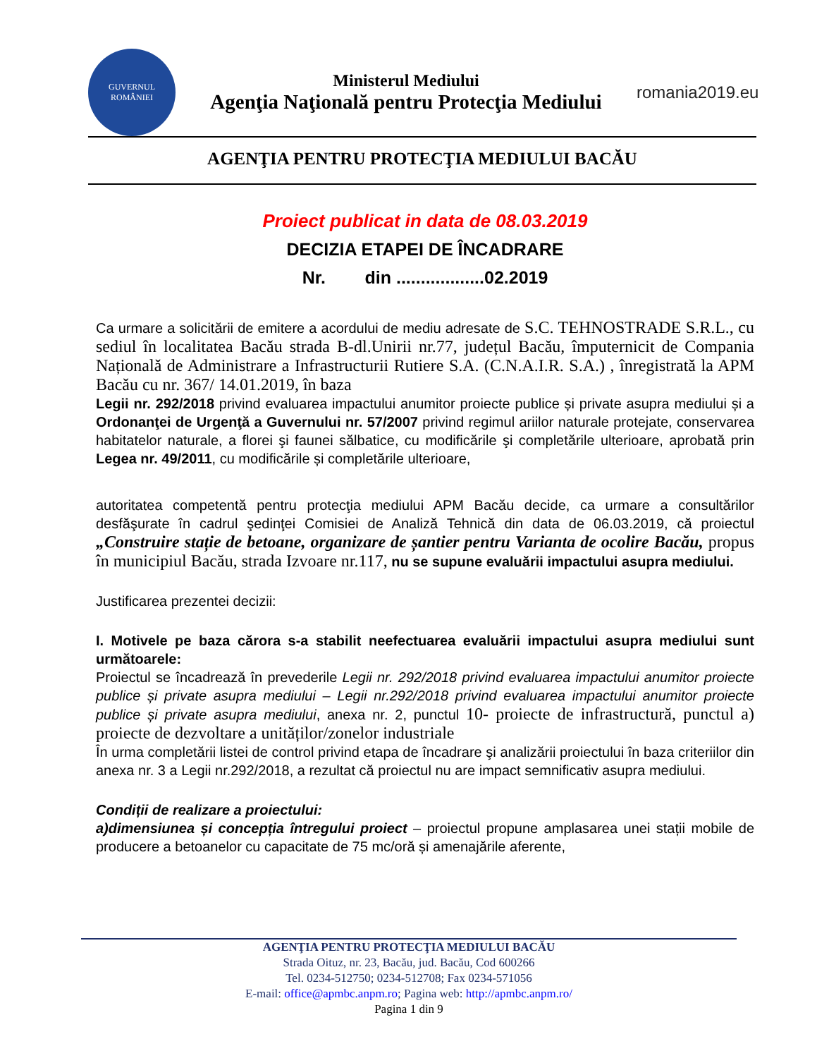GUVERNUL
ROMÂNIEI
Ministerul Mediului
Agenţia Naţională pentru Protecţia Mediului
romania2019.eu
AGENŢIA PENTRU PROTECŢIA MEDIULUI BACĂU
Proiect publicat in data de 08.03.2019
DECIZIA ETAPEI DE ÎNCADRARE
Nr. din ..................02.2019
Ca urmare a solicitării de emitere a acordului de mediu adresate de S.C. TEHNOSTRADE S.R.L., cu sediul în localitatea Bacău strada B-dl.Unirii nr.77, județul Bacău, împuternicit de Compania Națională de Administrare a Infrastructurii Rutiere S.A. (C.N.A.I.R. S.A.) , înregistrată la APM Bacău cu nr. 367/ 14.01.2019, în baza
Legii nr. 292/2018 privind evaluarea impactului anumitor proiecte publice și private asupra mediului și a Ordonanţei de Urgenţă a Guvernului nr. 57/2007 privind regimul ariilor naturale protejate, conservarea habitatelor naturale, a florei şi faunei sălbatice, cu modificările şi completările ulterioare, aprobată prin Legea nr. 49/2011, cu modificările și completările ulterioare,
autoritatea competentă pentru protecţia mediului APM Bacău decide, ca urmare a consultărilor desfăşurate în cadrul şedinţei Comisiei de Analiză Tehnică din data de 06.03.2019, că proiectul „Construire stație de betoane, organizare de șantier pentru Varianta de ocolire Bacău, propus în municipiul Bacău, strada Izvoare nr.117, nu se supune evaluării impactului asupra mediului.
Justificarea prezentei decizii:
I. Motivele pe baza cărora s-a stabilit neefectuarea evaluării impactului asupra mediului sunt următoarele:
Proiectul se încadrează în prevederile Legii nr. 292/2018 privind evaluarea impactului anumitor proiecte publice și private asupra mediului – Legii nr.292/2018 privind evaluarea impactului anumitor proiecte publice și private asupra mediului, anexa nr. 2, punctul 10- proiecte de infrastructură, punctul a) proiecte de dezvoltare a unităților/zonelor industriale
În urma completării listei de control privind etapa de încadrare şi analizării proiectului în baza criteriilor din anexa nr. 3 a Legii nr.292/2018, a rezultat că proiectul nu are impact semnificativ asupra mediului.
Condiții de realizare a proiectului:
a)dimensiunea și concepția întregului proiect – proiectul propune amplasarea unei stații mobile de producere a betoanelor cu capacitate de 75 mc/oră și amenajările aferente,
AGENŢIA PENTRU PROTECŢIA MEDIULUI BACĂU
Strada Oituz, nr. 23, Bacău, jud. Bacău, Cod 600266
Tel. 0234-512750; 0234-512708; Fax 0234-571056
E-mail: office@apmbc.anpm.ro; Pagina web: http://apmbc.anpm.ro/
Pagina 1 din 9